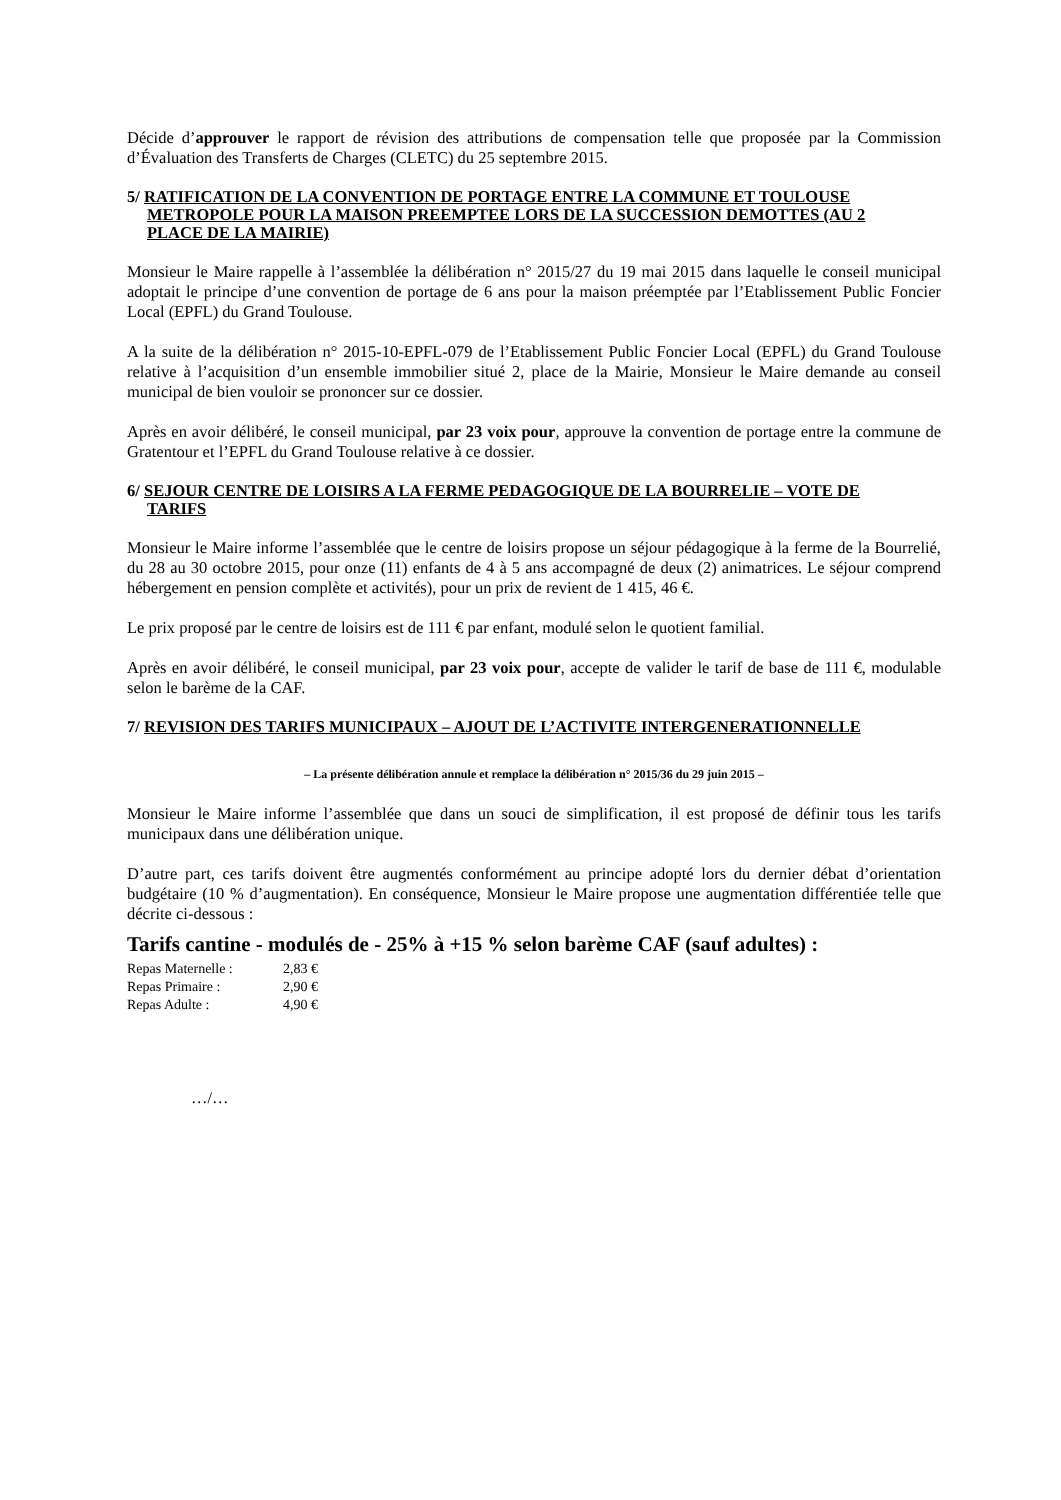Décide d’approuver le rapport de révision des attributions de compensation telle que proposée par la Commission d’Évaluation des Transferts de Charges (CLETC) du 25 septembre 2015.
5/ RATIFICATION DE LA CONVENTION DE PORTAGE ENTRE LA COMMUNE ET TOULOUSE
METROPOLE POUR LA MAISON PREEMPTEE LORS DE LA SUCCESSION DEMOTTES (AU 2
PLACE DE LA MAIRIE)
Monsieur le Maire rappelle à l’assemblée la délibération n° 2015/27 du 19 mai 2015 dans laquelle le conseil municipal adoptait le principe d’une convention de portage de 6 ans pour la maison préemptée par l’Etablissement Public Foncier Local (EPFL) du Grand Toulouse.
A la suite de la délibération n° 2015-10-EPFL-079 de l’Etablissement Public Foncier Local (EPFL) du Grand Toulouse relative à l’acquisition d’un ensemble immobilier situé 2, place de la Mairie, Monsieur le Maire demande au conseil municipal de bien vouloir se prononcer sur ce dossier.
Après en avoir délibéré, le conseil municipal, par 23 voix pour, approuve la convention de portage entre la commune de Gratentour et l’EPFL du Grand Toulouse relative à ce dossier.
6/ SEJOUR CENTRE DE LOISIRS A LA FERME PEDAGOGIQUE DE LA BOURRELIE – VOTE DE
TARIFS
Monsieur le Maire informe l’assemblée que le centre de loisirs propose un séjour pédagogique à la ferme de la Bourrelié, du 28 au 30 octobre 2015, pour onze (11) enfants de 4 à 5 ans accompagné de deux (2) animatrices. Le séjour comprend hébergement en pension complète et activités), pour un prix de revient de 1 415, 46 €.
Le prix proposé par le centre de loisirs est de 111 € par enfant, modulé selon le quotient familial.
Après en avoir délibéré, le conseil municipal, par 23 voix pour, accepte de valider le tarif de base de 111 €, modulable selon le barème de la CAF.
7/ REVISION DES TARIFS MUNICIPAUX – AJOUT DE L’ACTIVITE INTERGENERATIONNELLE
– La présente délibération annule et remplace la délibération n° 2015/36 du 29 juin 2015 –
Monsieur le Maire informe l’assemblée que dans un souci de simplification, il est proposé de définir tous les tarifs municipaux dans une délibération unique.
D’autre part, ces tarifs doivent être augmentés conformément au principe adopté lors du dernier débat d’orientation budgétaire (10 % d’augmentation). En conséquence, Monsieur le Maire propose une augmentation différentiée telle que décrite ci-dessous :
Tarifs cantine - modulés de - 25% à +15 % selon barème CAF (sauf adultes) :
| Repas Maternelle : | 2,83 € |
| Repas Primaire : | 2,90 € |
| Repas Adulte : | 4,90 € |
…/…